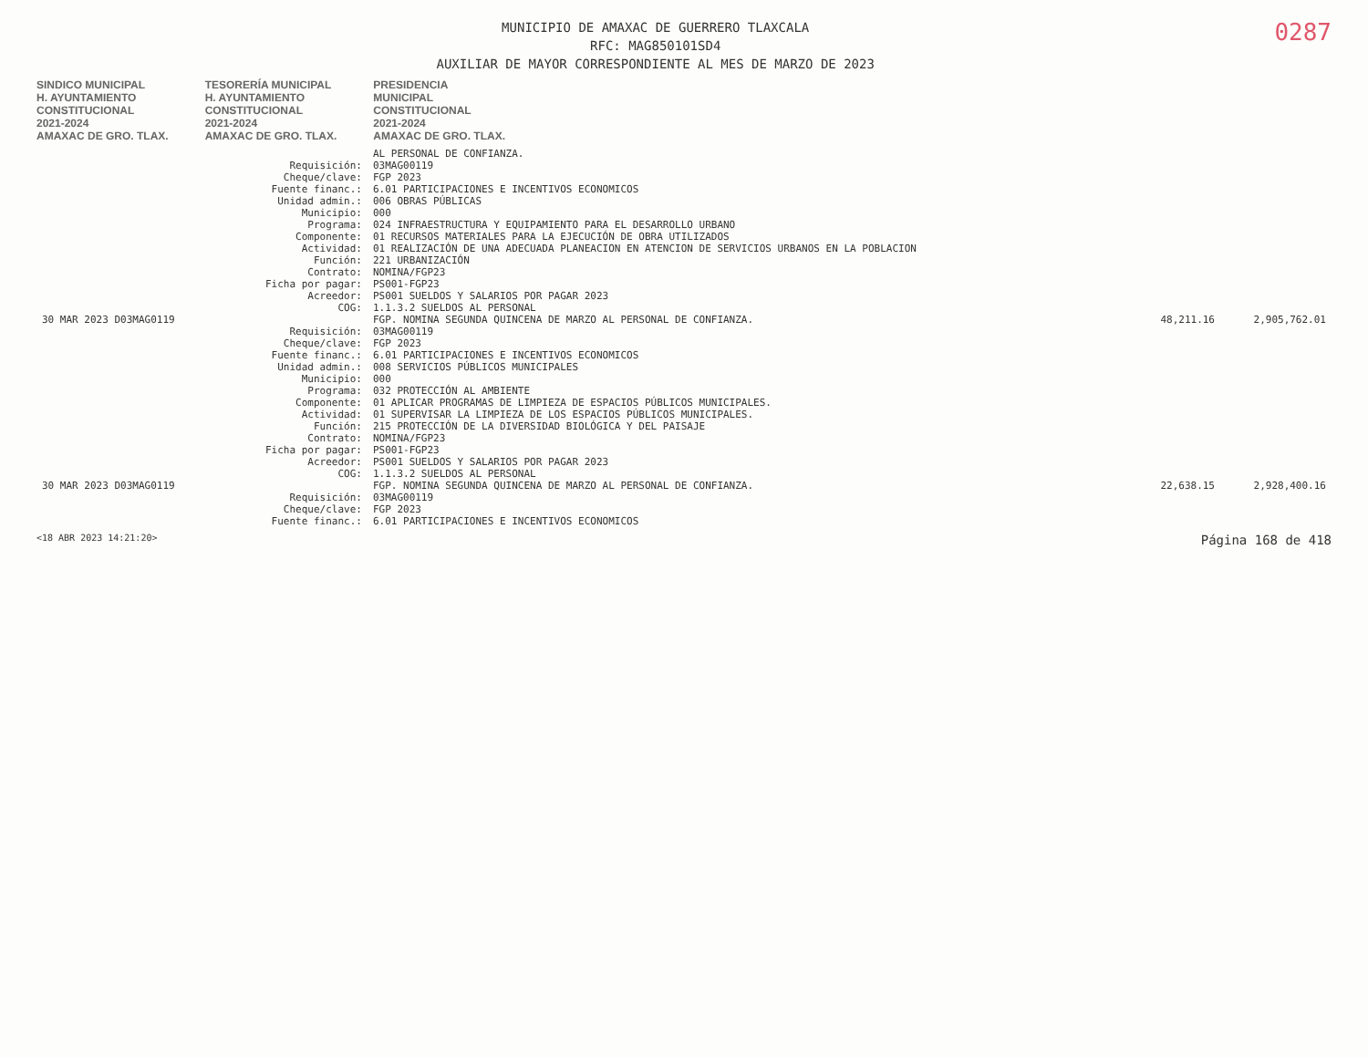MUNICIPIO DE AMAXAC DE GUERRERO TLAXCALA
RFC: MAG850101SD4
AUXILIAR DE MAYOR CORRESPONDIENTE AL MES DE MARZO DE 2023
0287
SINDICO MUNICIPAL
H. AYUNTAMIENTO
CONSTITUCIONAL
2021-2024
AMAXAC DE GRO. TLAX.
TESORERÍA MUNICIPAL
H. AYUNTAMIENTO
CONSTITUCIONAL
2021-2024
AMAXAC DE GRO. TLAX.
PRESIDENCIA
MUNICIPAL
CONSTITUCIONAL
2021-2024
AMAXAC DE GRO. TLAX.
| | | AL PERSONAL DE CONFIANZA. | | |
| | Requisición: | 03MAG00119 | | |
| | Cheque/clave: | FGP 2023 | | |
| | Fuente financ.: | 6.01 PARTICIPACIONES E INCENTIVOS ECONOMICOS | | |
| | Unidad admin.: | 006 OBRAS PÚBLICAS | | |
| | Municipio: | 000 | | |
| | Programa: | 024 INFRAESTRUCTURA Y EQUIPAMIENTO PARA EL DESARROLLO URBANO | | |
| | Componente: | 01 RECURSOS MATERIALES PARA LA EJECUCIÓN DE OBRA UTILIZADOS | | |
| | Actividad: | 01 REALIZACIÓN DE UNA ADECUADA PLANEACION EN ATENCION DE SERVICIOS URBANOS EN LA POBLACION | | |
| | Función: | 221 URBANIZACIÓN | | |
| | Contrato: | NOMINA/FGP23 | | |
| | Ficha por pagar: | PS001-FGP23 | | |
| | Acreedor: | PS001 SUELDOS Y SALARIOS POR PAGAR 2023 | | |
| | COG: | 1.1.3.2 SUELDOS AL PERSONAL | | |
| 30 MAR 2023 D03MAG0119 | | FGP. NOMINA SEGUNDA QUINCENA DE MARZO AL PERSONAL DE CONFIANZA. | 48,211.16 | 2,905,762.01 |
| | Requisición: | 03MAG00119 | | |
| | Cheque/clave: | FGP 2023 | | |
| | Fuente financ.: | 6.01 PARTICIPACIONES E INCENTIVOS ECONOMICOS | | |
| | Unidad admin.: | 008 SERVICIOS PÚBLICOS MUNICIPALES | | |
| | Municipio: | 000 | | |
| | Programa: | 032 PROTECCIÓN AL AMBIENTE | | |
| | Componente: | 01 APLICAR PROGRAMAS DE LIMPIEZA DE ESPACIOS PÚBLICOS MUNICIPALES. | | |
| | Actividad: | 01 SUPERVISAR LA LIMPIEZA DE LOS ESPACIOS PÚBLICOS MUNICIPALES. | | |
| | Función: | 215 PROTECCIÓN DE LA DIVERSIDAD BIOLÓGICA Y DEL PAISAJE | | |
| | Contrato: | NOMINA/FGP23 | | |
| | Ficha por pagar: | PS001-FGP23 | | |
| | Acreedor: | PS001 SUELDOS Y SALARIOS POR PAGAR 2023 | | |
| | COG: | 1.1.3.2 SUELDOS AL PERSONAL | | |
| 30 MAR 2023 D03MAG0119 | | FGP. NOMINA SEGUNDA QUINCENA DE MARZO AL PERSONAL DE CONFIANZA. | 22,638.15 | 2,928,400.16 |
| | Requisición: | 03MAG00119 | | |
| | Cheque/clave: | FGP 2023 | | |
| | Fuente financ.: | 6.01 PARTICIPACIONES E INCENTIVOS ECONOMICOS | | |
<18 ABR 2023 14:21:20> Página 168 de 418